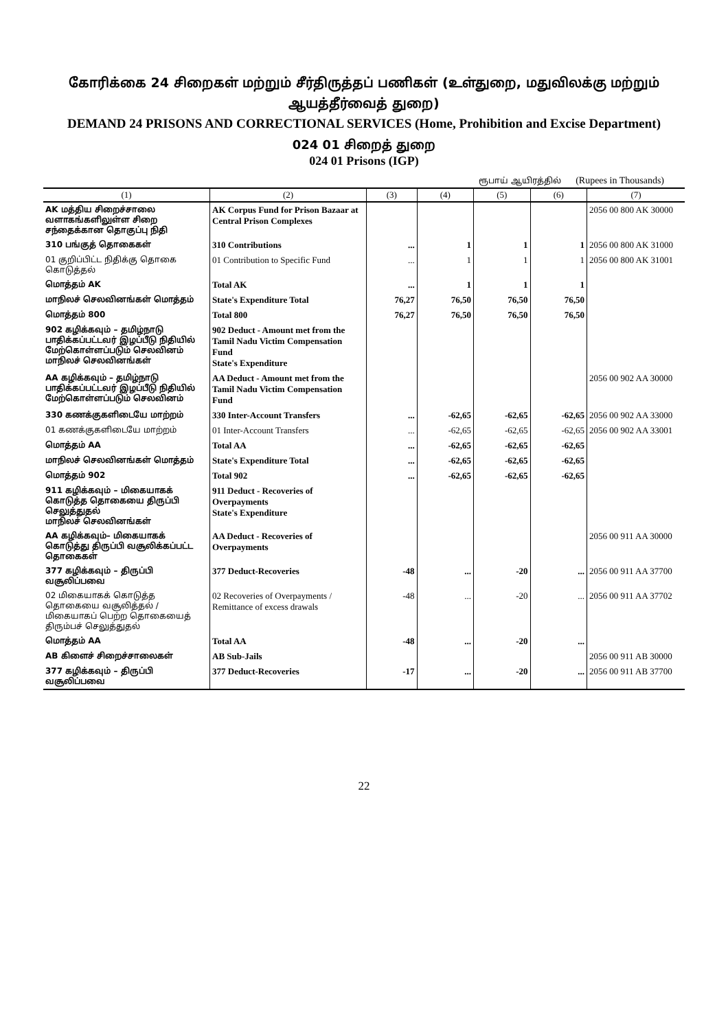கோரிக்கை 24 சிறைகள் மற்றும் சீர்திருத்தப் பணிகள் (உள்துறை, மதுவிலக்கு மற்றும் ஆயத்தீர்வைத் துறை)
DEMAND 24 PRISONS AND CORRECTIONAL SERVICES (Home, Prohibition and Excise Department)
024 01 சிறைத் துறை
024 01 Prisons (IGP)
ரூபாய் ஆயிரத்தில் (Rupees in Thousands)
| (1) | (2) | (3) | (4) | (5) | (6) | (7) |
| --- | --- | --- | --- | --- | --- | --- |
| AK மத்திய சிறைச்சாலை வளாகங்களிலுள்ள சிறை சந்தைக்கான தொகுப்பு நிதி | AK Corpus Fund for Prison Bazaar at Central Prison Complexes | | | | | 2056 00 800 AK 30000 |
| 310 பங்குத் தொகைகள் | 310 Contributions | ... | 1 | 1 | 1 | 2056 00 800 AK 31000 |
| 01 குறிப்பிட்ட நிதிக்கு தொகை கொடுத்தல் | 01 Contribution to Specific Fund | ... | 1 | 1 | 1 | 2056 00 800 AK 31001 |
| மொத்தம் AK | Total AK | ... | 1 | 1 | 1 | |
| மாநிலச் செலவினங்கள் மொத்தம் | State's Expenditure Total | 76,27 | 76,50 | 76,50 | 76,50 | |
| மொத்தம் 800 | Total 800 | 76,27 | 76,50 | 76,50 | 76,50 | |
| 902 கழிக்கவும் – தமிழ்நாடு பாதிக்கப்பட்டவர் இழப்பீடு நிதியில் மேற்கொள்ளப்படும் செலவினம் மாநிலச் செலவினங்கள் | 902 Deduct - Amount met from the Tamil Nadu Victim Compensation Fund State's Expenditure | | | | | |
| AA கழிக்கவும் – தமிழ்நாடு பாதிக்கப்பட்டவர் இழப்பீடு நிதியில் மேற்கொள்ளப்படும் செலவினம் | AA Deduct - Amount met from the Tamil Nadu Victim Compensation Fund | | | | | 2056 00 902 AA 30000 |
| 330 கணக்குகளிடையே மாற்றம் | 330 Inter-Account Transfers | ... | -62,65 | -62,65 | -62,65 | 2056 00 902 AA 33000 |
| 01 கணக்குகளிடையே மாற்றம் | 01 Inter-Account Transfers | ... | -62,65 | -62,65 | -62,65 | 2056 00 902 AA 33001 |
| மொத்தம் AA | Total AA | ... | -62,65 | -62,65 | -62,65 | |
| மாநிலச் செலவினங்கள் மொத்தம் | State's Expenditure Total | ... | -62,65 | -62,65 | -62,65 | |
| மொத்தம் 902 | Total 902 | ... | -62,65 | -62,65 | -62,65 | |
| 911 கழிக்கவும் – மிகையாகக் கொடுத்த தொகையை திருப்பி செலுத்துதல் மாநிலச் செலவினங்கள் | 911 Deduct - Recoveries of Overpayments State's Expenditure | | | | | |
| AA கழிக்கவும்– மிகையாகக் கொடுத்து திருப்பி வசூலிக்கப்பட்ட தொகைகள் | AA Deduct - Recoveries of Overpayments | | | | | 2056 00 911 AA 30000 |
| 377 கழிக்கவும் – திருப்பி வசூலிப்பவை | 377 Deduct-Recoveries | -48 | ... | -20 | ... | 2056 00 911 AA 37700 |
| 02 மிகையாகக் கொடுத்த தொகையை வசூலித்தல் / மிகையாகப் பெற்ற தொகையைத் திரும்பச் செலுத்துதல் | 02 Recoveries of Overpayments / Remittance of excess drawals | -48 | ... | -20 | ... | 2056 00 911 AA 37702 |
| மொத்தம் AA | Total AA | -48 | ... | -20 | ... | |
| AB கிளைச் சிறைச்சாலைகள் | AB Sub-Jails | | | | | 2056 00 911 AB 30000 |
| 377 கழிக்கவும் – திருப்பி வசூலிப்பவை | 377 Deduct-Recoveries | -17 | ... | -20 | ... | 2056 00 911 AB 37700 |
22